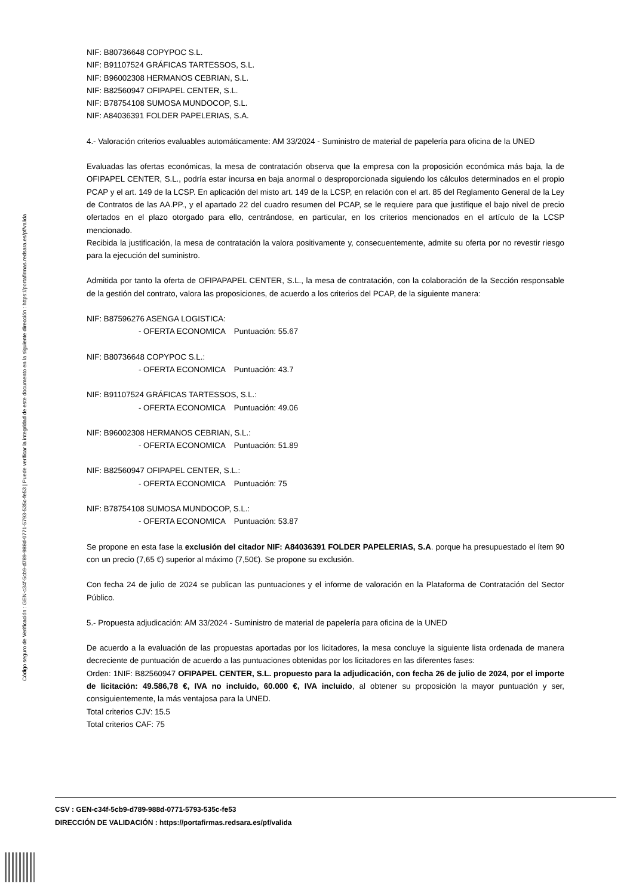Código seguro de Verificación : GEN-c34f-5cb9-d789-988d-0771-5793-535c-fe53 | Puede verificar la integridad de este documento en la siguiente dirección : https://portafirmas.redsara.es/pf/valida
NIF: B80736648 COPYPOC S.L.
NIF: B91107524 GRÁFICAS TARTESSOS, S.L.
NIF: B96002308 HERMANOS CEBRIAN, S.L.
NIF: B82560947 OFIPAPEL CENTER, S.L.
NIF: B78754108 SUMOSA MUNDOCOP, S.L.
NIF: A84036391 FOLDER PAPELERIAS, S.A.
4.- Valoración criterios evaluables automáticamente: AM 33/2024 - Suministro de material de papelería para oficina de la UNED
Evaluadas las ofertas económicas, la mesa de contratación observa que la empresa con la proposición económica más baja, la de OFIPAPEL CENTER, S.L., podría estar incursa en baja anormal o desproporcionada siguiendo los cálculos determinados en el propio PCAP y el art. 149 de la LCSP. En aplicación del misto art. 149 de la LCSP, en relación con el art. 85 del Reglamento General de la Ley de Contratos de las AA.PP., y el apartado 22 del cuadro resumen del PCAP, se le requiere para que justifique el bajo nivel de precio ofertados en el plazo otorgado para ello, centrándose, en particular, en los criterios mencionados en el artículo de la LCSP mencionado.
Recibida la justificación, la mesa de contratación la valora positivamente y, consecuentemente, admite su oferta por no revestir riesgo para la ejecución del suministro.
Admitida por tanto la oferta de OFIPAPAPEL CENTER, S.L., la mesa de contratación, con la colaboración de la Sección responsable de la gestión del contrato, valora las proposiciones, de acuerdo a los criterios del PCAP, de la siguiente manera:
NIF: B87596276 ASENGA LOGISTICA:
- OFERTA ECONOMICA Puntuación: 55.67
NIF: B80736648 COPYPOC S.L.:
- OFERTA ECONOMICA Puntuación: 43.7
NIF: B91107524 GRÁFICAS TARTESSOS, S.L.:
- OFERTA ECONOMICA Puntuación: 49.06
NIF: B96002308 HERMANOS CEBRIAN, S.L.:
- OFERTA ECONOMICA Puntuación: 51.89
NIF: B82560947 OFIPAPEL CENTER, S.L.:
- OFERTA ECONOMICA Puntuación: 75
NIF: B78754108 SUMOSA MUNDOCOP, S.L.:
- OFERTA ECONOMICA Puntuación: 53.87
Se propone en esta fase la exclusión del citador NIF: A84036391 FOLDER PAPELERIAS, S.A. porque ha presupuestado el ítem 90 con un precio (7,65 €) superior al máximo (7,50€). Se propone su exclusión.
Con fecha 24 de julio de 2024 se publican las puntuaciones y el informe de valoración en la Plataforma de Contratación del Sector Público.
5.- Propuesta adjudicación: AM 33/2024 - Suministro de material de papelería para oficina de la UNED
De acuerdo a la evaluación de las propuestas aportadas por los licitadores, la mesa concluye la siguiente lista ordenada de manera decreciente de puntuación de acuerdo a las puntuaciones obtenidas por los licitadores en las diferentes fases:
Orden: 1NIF: B82560947 OFIPAPEL CENTER, S.L. propuesto para la adjudicación, con fecha 26 de julio de 2024, por el importe de licitación: 49.586,78 €, IVA no incluido, 60.000 €, IVA incluido, al obtener su proposición la mayor puntuación y ser, consiguientemente, la más ventajosa para la UNED.
Total criterios CJV: 15.5
Total criterios CAF: 75
CSV : GEN-c34f-5cb9-d789-988d-0771-5793-535c-fe53
DIRECCIÓN DE VALIDACIÓN : https://portafirmas.redsara.es/pf/valida